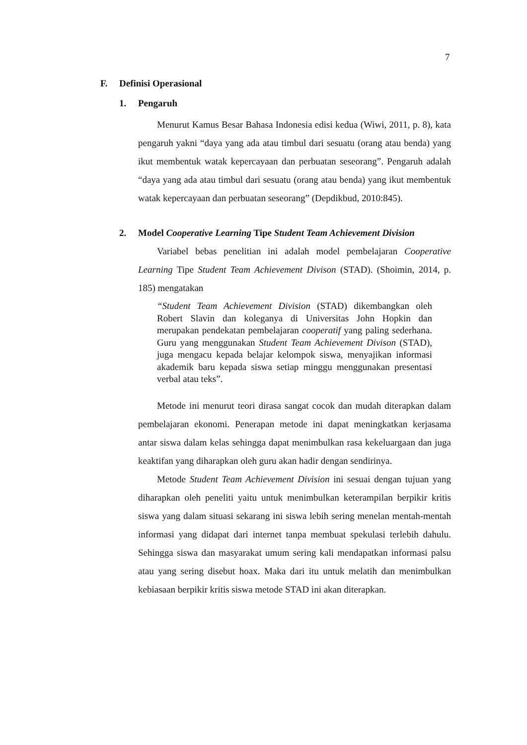7
F. Definisi Operasional
1. Pengaruh
Menurut Kamus Besar Bahasa Indonesia edisi kedua (Wiwi, 2011, p. 8), kata pengaruh yakni “daya yang ada atau timbul dari sesuatu (orang atau benda) yang ikut membentuk watak kepercayaan dan perbuatan seseorang”. Pengaruh adalah “daya yang ada atau timbul dari sesuatu (orang atau benda) yang ikut membentuk watak kepercayaan dan perbuatan seseorang” (Depdikbud, 2010:845).
2. Model Cooperative Learning Tipe Student Team Achievement Division
Variabel bebas penelitian ini adalah model pembelajaran Cooperative Learning Tipe Student Team Achievement Divison (STAD). (Shoimin, 2014, p. 185) mengatakan
“Student Team Achievement Division (STAD) dikembangkan oleh Robert Slavin dan koleganya di Universitas John Hopkin dan merupakan pendekatan pembelajaran cooperatif yang paling sederhana. Guru yang menggunakan Student Team Achievement Divison (STAD), juga mengacu kepada belajar kelompok siswa, menyajikan informasi akademik baru kepada siswa setiap minggu menggunakan presentasi verbal atau teks”.
Metode ini menurut teori dirasa sangat cocok dan mudah diterapkan dalam pembelajaran ekonomi. Penerapan metode ini dapat meningkatkan kerjasama antar siswa dalam kelas sehingga dapat menimbulkan rasa kekeluargaan dan juga keaktifan yang diharapkan oleh guru akan hadir dengan sendirinya.
Metode Student Team Achievement Division ini sesuai dengan tujuan yang diharapkan oleh peneliti yaitu untuk menimbulkan keterampilan berpikir kritis siswa yang dalam situasi sekarang ini siswa lebih sering menelan mentah-mentah informasi yang didapat dari internet tanpa membuat spekulasi terlebih dahulu. Sehingga siswa dan masyarakat umum sering kali mendapatkan informasi palsu atau yang sering disebut hoax. Maka dari itu untuk melatih dan menimbulkan kebiasaan berpikir kritis siswa metode STAD ini akan diterapkan.